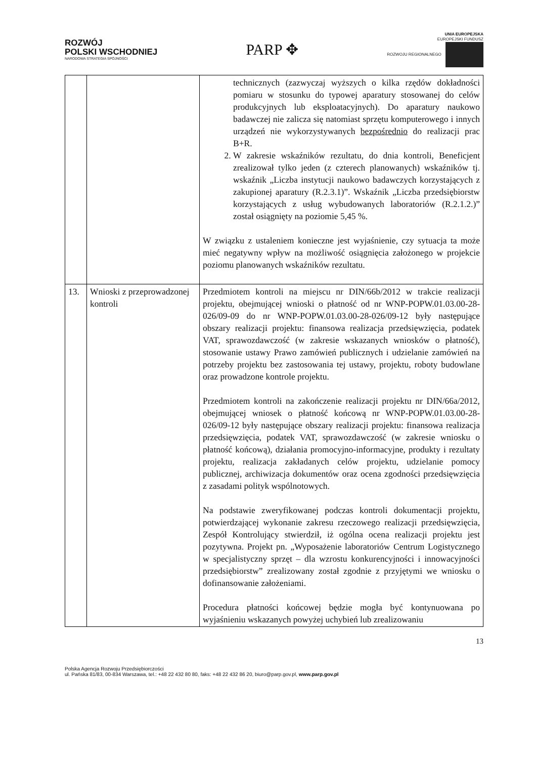ROZWÓJ
POLSKI WSCHODNIEJ
NARODOWA STRATEGIA SPÓJNOŚCI
PARP ✥
UNIA EUROPEJSKA
EUROPEJSKI FUNDUSZ
ROZWOJU REGIONALNEGO
| | | technicznych (zazwyczaj wyższych o kilka rzędów dokładności pomiaru w stosunku do typowej aparatury stosowanej do celów produkcyjnych lub eksploatacyjnych). Do aparatury naukowo badawczej nie zalicza się natomiast sprzętu komputerowego i innych urządzeń nie wykorzystywanych bezpośrednio do realizacji prac B+R. 2. W zakresie wskaźników rezultatu, do dnia kontroli, Beneficjent zrealizował tylko jeden (z czterech planowanych) wskaźników tj. wskaźnik „Liczba instytucji naukowo badawczych korzystających z zakupionej aparatury (R.2.3.1)”. Wskaźnik „Liczba przedsiębiorstw korzystających z usług wybudowanych laboratoriów (R.2.1.2.)” został osiągnięty na poziomie 5,45 %. W związku z ustaleniem konieczne jest wyjaśnienie, czy sytuacja ta może mieć negatywny wpływ na możliwość osiągnięcia założonego w projekcie poziomu planowanych wskaźników rezultatu. |
| 13. | Wnioski z przeprowadzonej kontroli | Przedmiotem kontroli na miejscu nr DIN/66b/2012 w trakcie realizacji projektu, obejmującej wnioski o płatność od nr WNP-POPW.01.03.00-28-026/09-09 do nr WNP-POPW.01.03.00-28-026/09-12 były następujące obszary realizacji projektu: finansowa realizacja przedsięwzięcia, podatek VAT, sprawozdawczość (w zakresie wskazanych wniosków o płatność), stosowanie ustawy Prawo zamówień publicznych i udzielanie zamówień na potrzeby projektu bez zastosowania tej ustawy, projektu, roboty budowlane oraz prowadzone kontrole projektu. Przedmiotem kontroli na zakończenie realizacji projektu nr DIN/66a/2012, obejmującej wniosek o płatność końcową nr WNP-POPW.01.03.00-28-026/09-12 były następujące obszary realizacji projektu: finansowa realizacja przedsięwzięcia, podatek VAT, sprawozdawczość (w zakresie wniosku o płatność końcową), działania promocyjno-informacyjne, produkty i rezultaty projektu, realizacja zakładanych celów projektu, udzielanie pomocy publicznej, archiwizacja dokumentów oraz ocena zgodności przedsięwzięcia z zasadami polityk wspólnotowych. Na podstawie zweryfikowanej podczas kontroli dokumentacji projektu, potwierdzającej wykonanie zakresu rzeczowego realizacji przedsięwzięcia, Zespół Kontrolujący stwierdził, iż ogólna ocena realizacji projektu jest pozytywna. Projekt pn. „Wyposażenie laboratoriów Centrum Logistycznego w specjalistyczny sprzęt – dla wzrostu konkurencyjności i innowacyjności przedsiębiorstw” zrealizowany został zgodnie z przyjętymi we wniosku o dofinansowanie założeniami. Procedura płatności końcowej będzie mogła być kontynuowana po wyjaśnieniu wskazanych powyżej uchybień lub zrealizowaniu |
13
Polska Agencja Rozwoju Przedsiębiorczości
ul. Pańska 81/83, 00-834 Warszawa, tel.: +48 22 432 80 80, faks: +48 22 432 86 20, biuro@parp.gov.pl, www.parp.gov.pl